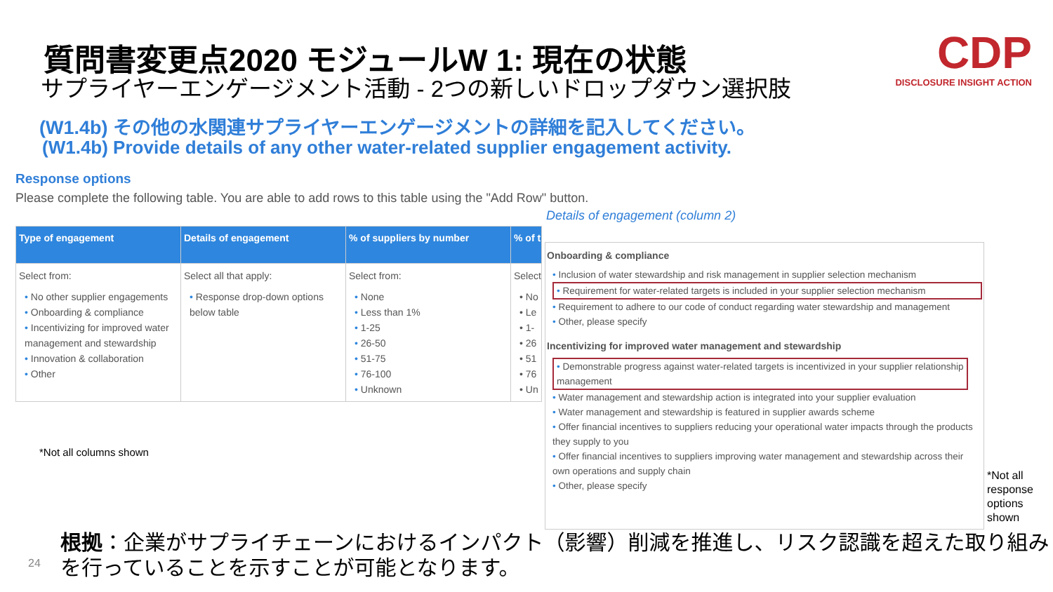質問書変更点2020 モジュールW 1: 現在の状態
サプライヤーエンゲージメント活動 - 2つの新しいドロップダウン選択肢
CDP
DISCLOSURE INSIGHT ACTION
(W1.4b) その他の水関連サプライヤーエンゲージメントの詳細を記入してください。
(W1.4b) Provide details of any other water-related supplier engagement activity.
Response options
Please complete the following table. You are able to add rows to this table using the "Add Row" button.
Details of engagement (column 2)
| Type of engagement | Details of engagement | % of suppliers by number | % of t |
| --- | --- | --- | --- |
| Select from: • No other supplier engagements • Onboarding & compliance • Incentivizing for improved water management and stewardship • Innovation & collaboration • Other | Select all that apply: • Response drop-down options below table | Select from: • None • Less than 1% • 1-25 • 26-50 • 51-75 • 76-100 • Unknown | Select • No • Le • 1- • 26 • 51 • 76 • Un |
Onboarding & compliance
• Inclusion of water stewardship and risk management in supplier selection mechanism
• Requirement for water-related targets is included in your supplier selection mechanism
• Requirement to adhere to our code of conduct regarding water stewardship and management
• Other, please specify
Incentivizing for improved water management and stewardship
• Demonstrable progress against water-related targets is incentivized in your supplier relationship management
• Water management and stewardship action is integrated into your supplier evaluation
• Water management and stewardship is featured in supplier awards scheme
• Offer financial incentives to suppliers reducing your operational water impacts through the products they supply to you
• Offer financial incentives to suppliers improving water management and stewardship across their own operations and supply chain
• Other, please specify
*Not all columns shown
*Not all response options shown
24
根拠：企業がサプライチェーンにおけるインパクト（影響）削減を推進し、リスク認識を超えた取り組みを行っていることを示すことが可能となります。